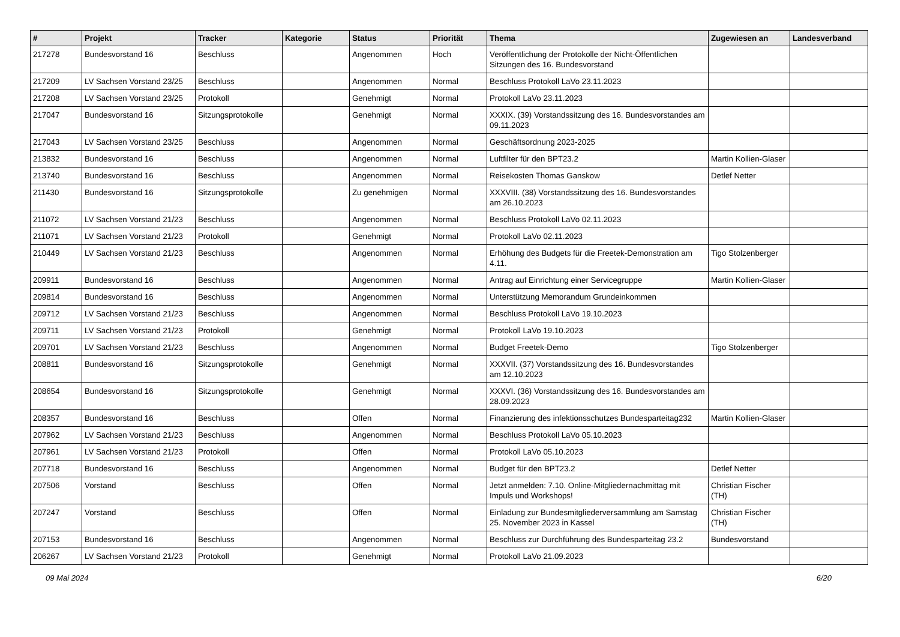| # | Projekt | Tracker | Kategorie | Status | Priorität | Thema | Zugewiesen an | Landesverband |
| --- | --- | --- | --- | --- | --- | --- | --- | --- |
| 217278 | Bundesvorstand 16 | Beschluss | | Angenommen | Hoch | Veröffentlichung der Protokolle der Nicht-Öffentlichen Sitzungen des 16. Bundesvorstand | | |
| 217209 | LV Sachsen Vorstand 23/25 | Beschluss | | Angenommen | Normal | Beschluss Protokoll LaVo 23.11.2023 | | |
| 217208 | LV Sachsen Vorstand 23/25 | Protokoll | | Genehmigt | Normal | Protokoll LaVo 23.11.2023 | | |
| 217047 | Bundesvorstand 16 | Sitzungsprotokolle | | Genehmigt | Normal | XXXIX. (39) Vorstandssitzung des 16. Bundesvorstandes am 09.11.2023 | | |
| 217043 | LV Sachsen Vorstand 23/25 | Beschluss | | Angenommen | Normal | Geschäftsordnung 2023-2025 | | |
| 213832 | Bundesvorstand 16 | Beschluss | | Angenommen | Normal | Luftfilter für den BPT23.2 | Martin Kollien-Glaser | |
| 213740 | Bundesvorstand 16 | Beschluss | | Angenommen | Normal | Reisekosten Thomas Ganskow | Detlef Netter | |
| 211430 | Bundesvorstand 16 | Sitzungsprotokolle | | Zu genehmigen | Normal | XXXVIII. (38) Vorstandssitzung des 16. Bundesvorstandes am 26.10.2023 | | |
| 211072 | LV Sachsen Vorstand 21/23 | Beschluss | | Angenommen | Normal | Beschluss Protokoll LaVo 02.11.2023 | | |
| 211071 | LV Sachsen Vorstand 21/23 | Protokoll | | Genehmigt | Normal | Protokoll LaVo 02.11.2023 | | |
| 210449 | LV Sachsen Vorstand 21/23 | Beschluss | | Angenommen | Normal | Erhöhung des Budgets für die Freetek-Demonstration am 4.11. | Tigo Stolzenberger | |
| 209911 | Bundesvorstand 16 | Beschluss | | Angenommen | Normal | Antrag auf Einrichtung einer Servicegruppe | Martin Kollien-Glaser | |
| 209814 | Bundesvorstand 16 | Beschluss | | Angenommen | Normal | Unterstützung Memorandum Grundeinkommen | | |
| 209712 | LV Sachsen Vorstand 21/23 | Beschluss | | Angenommen | Normal | Beschluss Protokoll LaVo 19.10.2023 | | |
| 209711 | LV Sachsen Vorstand 21/23 | Protokoll | | Genehmigt | Normal | Protokoll LaVo 19.10.2023 | | |
| 209701 | LV Sachsen Vorstand 21/23 | Beschluss | | Angenommen | Normal | Budget Freetek-Demo | Tigo Stolzenberger | |
| 208811 | Bundesvorstand 16 | Sitzungsprotokolle | | Genehmigt | Normal | XXXVII. (37) Vorstandssitzung des 16. Bundesvorstandes am 12.10.2023 | | |
| 208654 | Bundesvorstand 16 | Sitzungsprotokolle | | Genehmigt | Normal | XXXVI. (36) Vorstandssitzung des 16. Bundesvorstandes am 28.09.2023 | | |
| 208357 | Bundesvorstand 16 | Beschluss | | Offen | Normal | Finanzierung des infektionsschutzes Bundesparteitag232 | Martin Kollien-Glaser | |
| 207962 | LV Sachsen Vorstand 21/23 | Beschluss | | Angenommen | Normal | Beschluss Protokoll LaVo 05.10.2023 | | |
| 207961 | LV Sachsen Vorstand 21/23 | Protokoll | | Offen | Normal | Protokoll LaVo 05.10.2023 | | |
| 207718 | Bundesvorstand 16 | Beschluss | | Angenommen | Normal | Budget für den BPT23.2 | Detlef Netter | |
| 207506 | Vorstand | Beschluss | | Offen | Normal | Jetzt anmelden: 7.10. Online-Mitgliedernachmittag mit Impuls und Workshops! | Christian Fischer (TH) | |
| 207247 | Vorstand | Beschluss | | Offen | Normal | Einladung zur Bundesmitgliederversammlung am Samstag 25. November 2023 in Kassel | Christian Fischer (TH) | |
| 207153 | Bundesvorstand 16 | Beschluss | | Angenommen | Normal | Beschluss zur Durchführung des Bundesparteitag 23.2 | Bundesvorstand | |
| 206267 | LV Sachsen Vorstand 21/23 | Protokoll | | Genehmigt | Normal | Protokoll LaVo 21.09.2023 | | |
09 Mai 2024 6/20